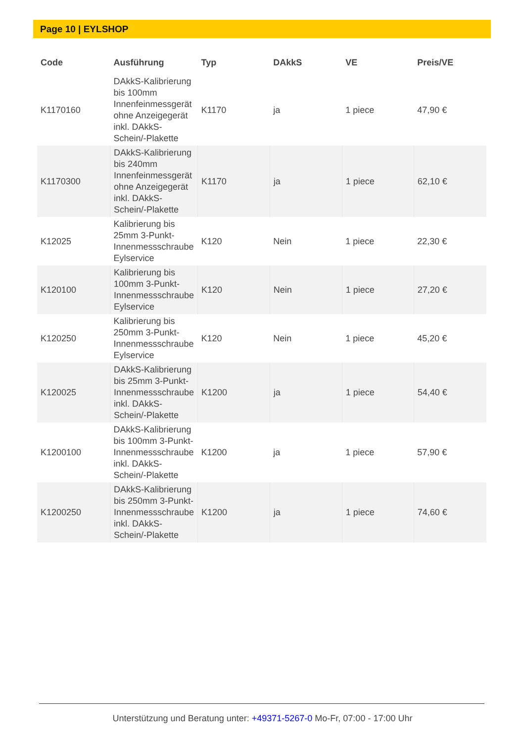Page 10 | EYLSHOP
| Code | Ausführung | Typ | DAkkS | VE | Preis/VE |
| --- | --- | --- | --- | --- | --- |
| K1170160 | DAkkS-Kalibrierung bis 100mm Innenfeinmessgerät ohne Anzeigegerät inkl. DAkkS-Schein/-Plakette | K1170 | ja | 1 piece | 47,90 € |
| K1170300 | DAkkS-Kalibrierung bis 240mm Innenfeinmessgerät ohne Anzeigegerät inkl. DAkkS-Schein/-Plakette | K1170 | ja | 1 piece | 62,10 € |
| K12025 | Kalibrierung bis 25mm 3-Punkt-Innenmessschraube Eylservice | K120 | Nein | 1 piece | 22,30 € |
| K120100 | Kalibrierung bis 100mm 3-Punkt-Innenmessschraube Eylservice | K120 | Nein | 1 piece | 27,20 € |
| K120250 | Kalibrierung bis 250mm 3-Punkt-Innenmessschraube Eylservice | K120 | Nein | 1 piece | 45,20 € |
| K120025 | DAkkS-Kalibrierung bis 25mm 3-Punkt-Innenmessschraube inkl. DAkkS-Schein/-Plakette | K1200 | ja | 1 piece | 54,40 € |
| K1200100 | DAkkS-Kalibrierung bis 100mm 3-Punkt-Innenmessschraube inkl. DAkkS-Schein/-Plakette | K1200 | ja | 1 piece | 57,90 € |
| K1200250 | DAkkS-Kalibrierung bis 250mm 3-Punkt-Innenmessschraube inkl. DAkkS-Schein/-Plakette | K1200 | ja | 1 piece | 74,60 € |
Unterstützung und Beratung unter: +49371-5267-0 Mo-Fr, 07:00 - 17:00 Uhr